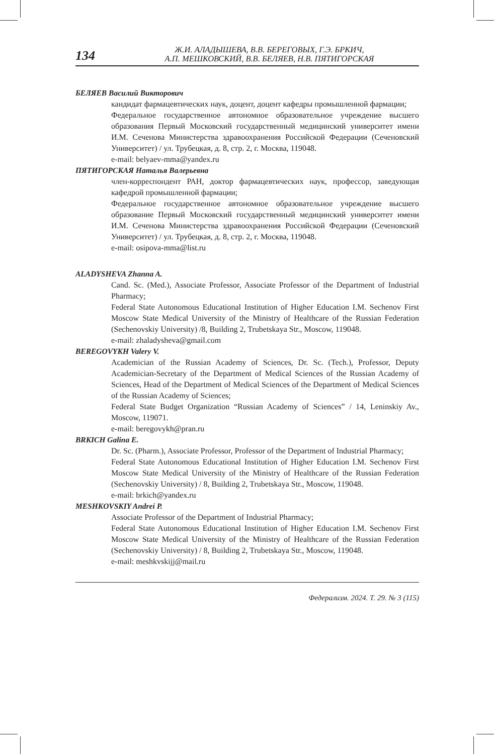134
Ж.И. АЛАДЫШЕВА, В.В. БЕРЕГОВЫХ, Г.Э. БРКИЧ,
А.П. МЕШКОВСКИЙ, В.В. БЕЛЯЕВ, Н.В. ПЯТИГОРСКАЯ
БЕЛЯЕВ Василий Викторович
кандидат фармацевтических наук, доцент, доцент кафедры промышленной фармации;
Федеральное государственное автономное образовательное учреждение высшего образования Первый Московский государственный медицинский университет имени И.М. Сеченова Министерства здравоохранения Российской Федерации (Сеченовский Университет) / ул. Трубецкая, д. 8, стр. 2, г. Москва, 119048.
e-mail: belyaev-mma@yandex.ru
ПЯТИГОРСКАЯ Наталья Валерьевна
член-корреспондент РАН, доктор фармацевтических наук, профессор, заведующая кафедрой промышленной фармации;
Федеральное государственное автономное образовательное учреждение высшего образование Первый Московский государственный медицинский университет имени И.М. Сеченова Министерства здравоохранения Российской Федерации (Сеченовский Университет) / ул. Трубецкая, д. 8, стр. 2, г. Москва, 119048.
e-mail: osipova-mma@list.ru
ALADYSHEVA Zhanna A.
Cand. Sc. (Med.), Associate Professor, Associate Professor of the Department of Industrial Pharmacy;
Federal State Autonomous Educational Institution of Higher Education I.M. Sechenov First Moscow State Medical University of the Ministry of Healthcare of the Russian Federation (Sechenovskiy University) /8, Building 2, Trubetskaya Str., Moscow, 119048.
e-mail: zhaladysheva@gmail.com
BEREGOVYKH Valery V.
Academician of the Russian Academy of Sciences, Dr. Sc. (Tech.), Professor, Deputy Academician-Secretary of the Department of Medical Sciences of the Russian Academy of Sciences, Head of the Department of Medical Sciences of the Department of Medical Sciences of the Russian Academy of Sciences;
Federal State Budget Organization “Russian Academy of Sciences” / 14, Leninskiy Av., Moscow, 119071.
e-mail: beregovykh@pran.ru
BRKICH Galina E.
Dr. Sc. (Pharm.), Associate Professor, Professor of the Department of Industrial Pharmacy;
Federal State Autonomous Educational Institution of Higher Education I.M. Sechenov First Moscow State Medical University of the Ministry of Healthcare of the Russian Federation (Sechenovskiy University) / 8, Building 2, Trubetskaya Str., Moscow, 119048.
e-mail: brkich@yandex.ru
MESHKOVSKIY Andrei P.
Associate Professor of the Department of Industrial Pharmacy;
Federal State Autonomous Educational Institution of Higher Education I.M. Sechenov First Moscow State Medical University of the Ministry of Healthcare of the Russian Federation (Sechenovskiy University) / 8, Building 2, Trubetskaya Str., Moscow, 119048.
e-mail: meshkvskijj@mail.ru
Федерализм. 2024. Т. 29. № 3 (115)